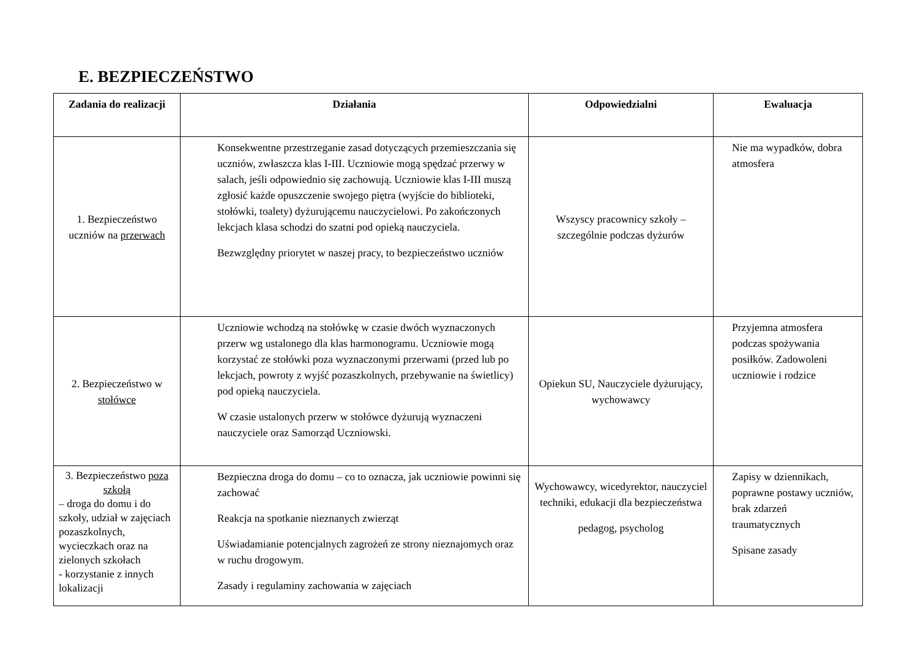E. BEZPIECZEŃSTWO
| Zadania do realizacji | Działania | Odpowiedzialni | Ewaluacja |
| --- | --- | --- | --- |
| 1. Bezpieczeństwo uczniów na przerwach | Konsekwentne przestrzeganie zasad dotyczących przemieszczania się uczniów, zwłaszcza klas I-III. Uczniowie mogą spędzać przerwy w salach, jeśli odpowiednio się zachowują. Uczniowie klas I-III muszą zgłosić każde opuszczenie swojego piętra (wyjście do biblioteki, stołówki, toalety) dyżurującemu nauczycielowi. Po zakończonych lekcjach klasa schodzi do szatni pod opieką nauczyciela. Bezwzględny priorytet w naszej pracy, to bezpieczeństwo uczniów | Wszyscy pracownicy szkoły – szczególnie podczas dyżurów | Nie ma wypadków, dobra atmosfera |
| 2. Bezpieczeństwo w stołówce | Uczniowie wchodzą na stołówkę w czasie dwóch wyznaczonych przerw wg ustalonego dla klas harmonogramu. Uczniowie mogą korzystać ze stołówki poza wyznaczonymi przerwami (przed lub po lekcjach, powroty z wyjść pozaszkolnych, przebywanie na świetlicy) pod opieką nauczyciela. W czasie ustalonych przerw w stołówce dyżurują wyznaczeni nauczyciele oraz Samorząd Uczniowski. | Opiekun SU, Nauczyciele dyżurujący, wychowawcy | Przyjemna atmosfera podczas spożywania posiłków. Zadowoleni uczniowie i rodzice |
| 3. Bezpieczeństwo poza szkołą – droga do domu i do szkoły, udział w zajęciach pozaszkolnych, wycieczkach oraz na zielonych szkołach - korzystanie z innych lokalizacji | Bezpieczna droga do domu – co to oznacza, jak uczniowie powinni się zachować Reakcja na spotkanie nieznanych zwierząt Uświadamianie potencjalnych zagrożeń ze strony nieznajomych oraz w ruchu drogowym. Zasady i regulaminy zachowania w zajęciach | Wychowawcy, wicedyrektor, nauczyciel techniki, edukacji dla bezpieczeństwa pedagog, psycholog | Zapisy w dziennikach, poprawne postawy uczniów, brak zdarzeń traumatycznych Spisane zasady |